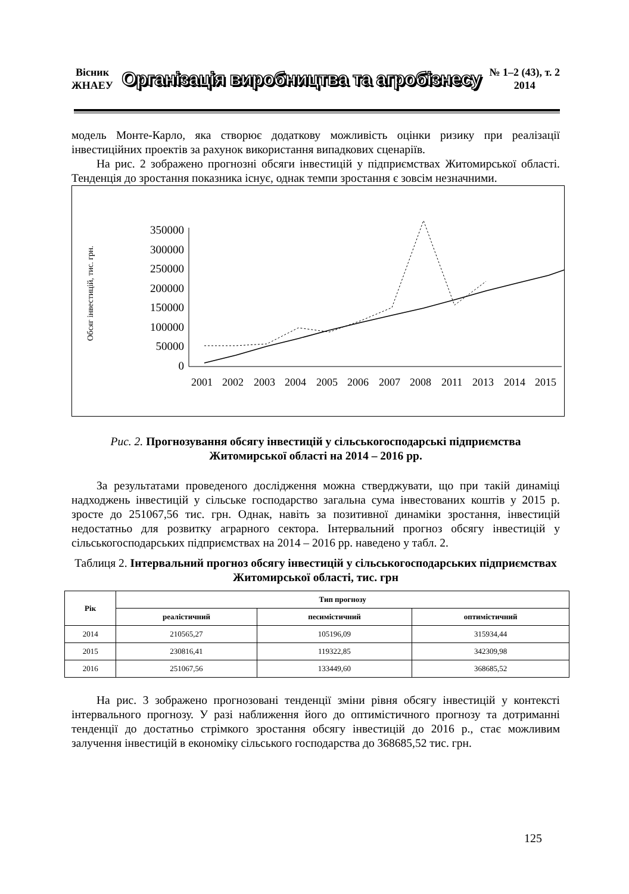Вісник
ЖНАЕУ
Організація виробництва та агробізнесу
№ 1–2 (43), т. 2
2014
модель Монте-Карло, яка створює додаткову можливість оцінки ризику при реалізації інвестиційних проектів за рахунок використання випадкових сценаріїв.
На рис. 2 зображено прогнозні обсяги інвестицій у підприємствах Житомирської області. Тенденція до зростання показника існує, однак темпи зростання є зовсім незначними.
Обсяг інвестицій, тис. грн.
350000
300000
250000
200000
150000
100000
50000
0
2001
2002
2003
2004
2005
2006
2007
2008
2011
2013
2014
2015
Рис. 2. Прогнозування обсягу інвестицій у сільськогосподарські підприємства Житомирської області на 2014 – 2016 рр.
За результатами проведеного дослідження можна стверджувати, що при такій динаміці надходжень інвестицій у сільське господарство загальна сума інвестованих коштів у 2015 р. зросте до 251067,56 тис. грн. Однак, навіть за позитивної динаміки зростання, інвестицій недостатньо для розвитку аграрного сектора. Інтервальний прогноз обсягу інвестицій у сільськогосподарських підприємствах на 2014 – 2016 рр. наведено у табл. 2.
Таблиця 2. Інтервальний прогноз обсягу інвестицій у сільськогосподарських підприємствах Житомирської області, тис. грн
| Рік | Тип прогнозу | | |
| --- | --- | --- | --- |
| | реалістичний | песимістичний | оптимістичний |
| 2014 | 210565,27 | 105196,09 | 315934,44 |
| 2015 | 230816,41 | 119322,85 | 342309,98 |
| 2016 | 251067,56 | 133449,60 | 368685,52 |
На рис. 3 зображено прогнозовані тенденції зміни рівня обсягу інвестицій у контексті інтервального прогнозу. У разі наближення його до оптимістичного прогнозу та дотриманні тенденції до достатньо стрімкого зростання обсягу інвестицій до 2016 р., стає можливим залучення інвестицій в економіку сільського господарства до 368685,52 тис. грн.
125